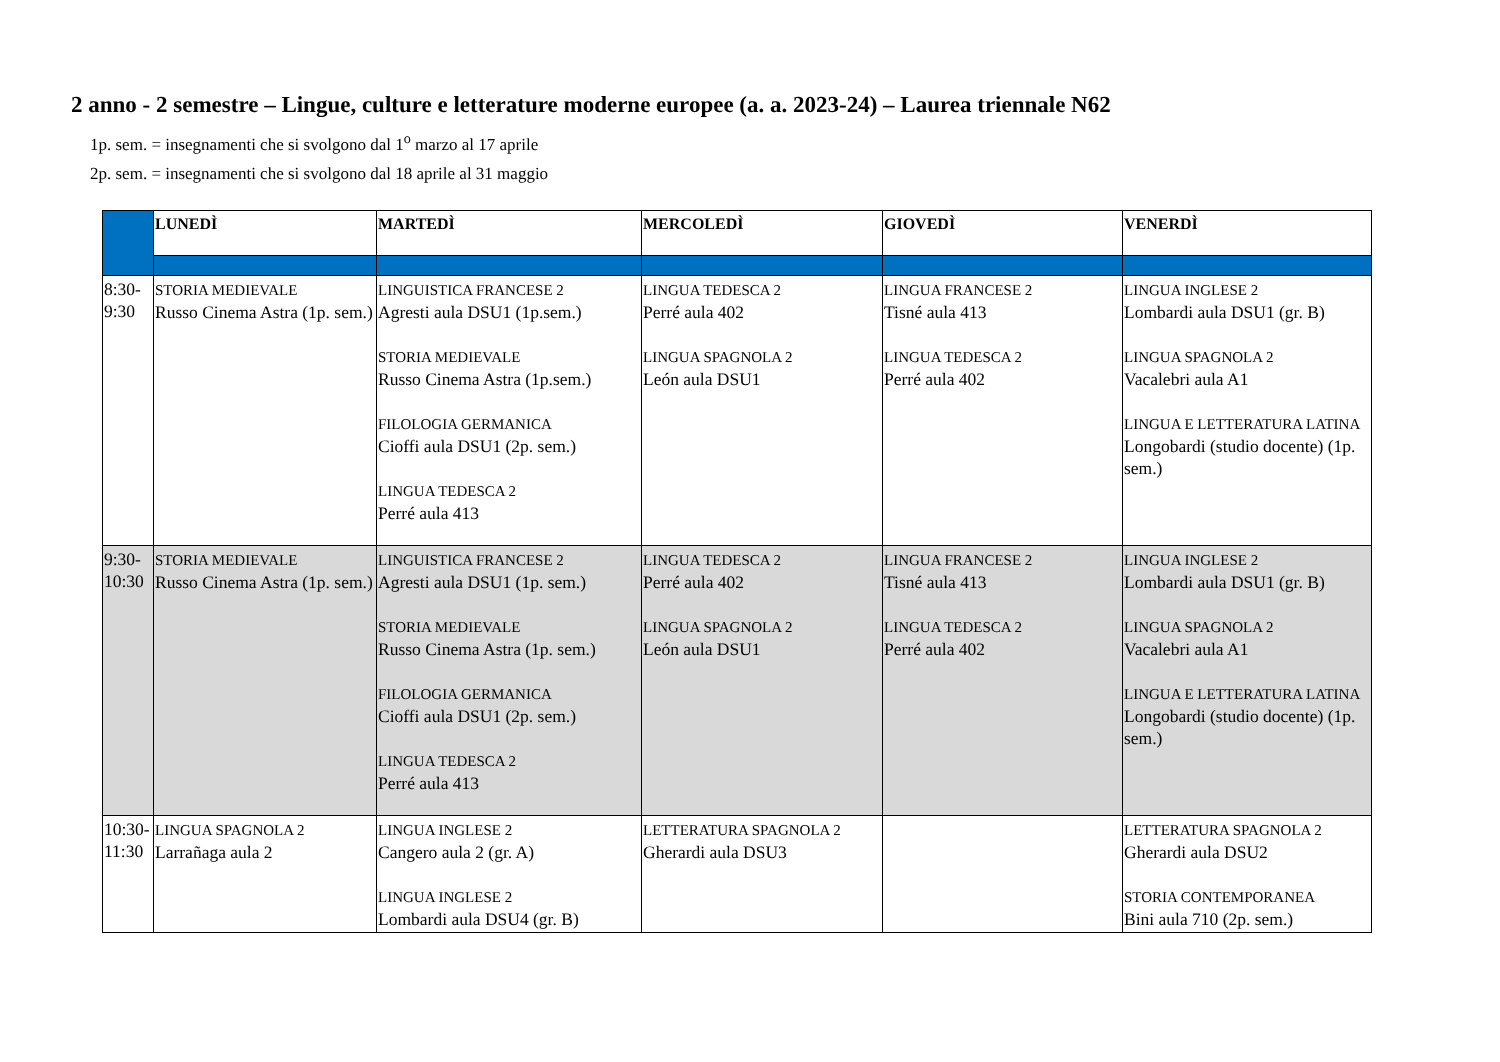2 anno - 2 semestre – Lingue, culture e letterature moderne europee (a. a. 2023-24) – Laurea triennale N62
1p. sem. = insegnamenti che si svolgono dal 1<sup>o</sup> marzo al 17 aprile
2p. sem. = insegnamenti che si svolgono dal 18 aprile al 31 maggio
| | LUNEDÌ | MARTEDÌ | MERCOLEDÌ | GIOVEDÌ | VENERDÌ |
| 8:30- 9:30 | STORIA MEDIEVALE Russo Cinema Astra (1p. sem.) | LINGUISTICA FRANCESE 2 Agresti aula DSU1 (1p.sem.) STORIA MEDIEVALE Russo Cinema Astra (1p.sem.) FILOLOGIA GERMANICA Cioffi aula DSU1 (2p. sem.) LINGUA TEDESCA 2 Perré aula 413 | LINGUA TEDESCA 2 Perré aula 402 LINGUA SPAGNOLA 2 León aula DSU1 | LINGUA FRANCESE 2 Tisné aula 413 LINGUA TEDESCA 2 Perré aula 402 | LINGUA INGLESE 2 Lombardi aula DSU1 (gr. B) LINGUA SPAGNOLA 2 Vacalebri aula A1 LINGUA E LETTERATURA LATINA Longobardi (studio docente) (1p. sem.) |
| 9:30- 10:30 | STORIA MEDIEVALE Russo Cinema Astra (1p. sem.) | LINGUISTICA FRANCESE 2 Agresti aula DSU1 (1p. sem.) STORIA MEDIEVALE Russo Cinema Astra (1p. sem.) FILOLOGIA GERMANICA Cioffi aula DSU1 (2p. sem.) LINGUA TEDESCA 2 Perré aula 413 | LINGUA TEDESCA 2 Perré aula 402 LINGUA SPAGNOLA 2 León aula DSU1 | LINGUA FRANCESE 2 Tisné aula 413 LINGUA TEDESCA 2 Perré aula 402 | LINGUA INGLESE 2 Lombardi aula DSU1 (gr. B) LINGUA SPAGNOLA 2 Vacalebri aula A1 LINGUA E LETTERATURA LATINA Longobardi (studio docente) (1p. sem.) |
| 10:30- 11:30 | LINGUA SPAGNOLA 2 Larrañaga aula 2 | LINGUA INGLESE 2 Cangero aula 2 (gr. A) LINGUA INGLESE 2 Lombardi aula DSU4 (gr. B) | LETTERATURA SPAGNOLA 2 Gherardi aula DSU3 | | LETTERATURA SPAGNOLA 2 Gherardi aula DSU2 STORIA CONTEMPORANEA Bini aula 710 (2p. sem.) |